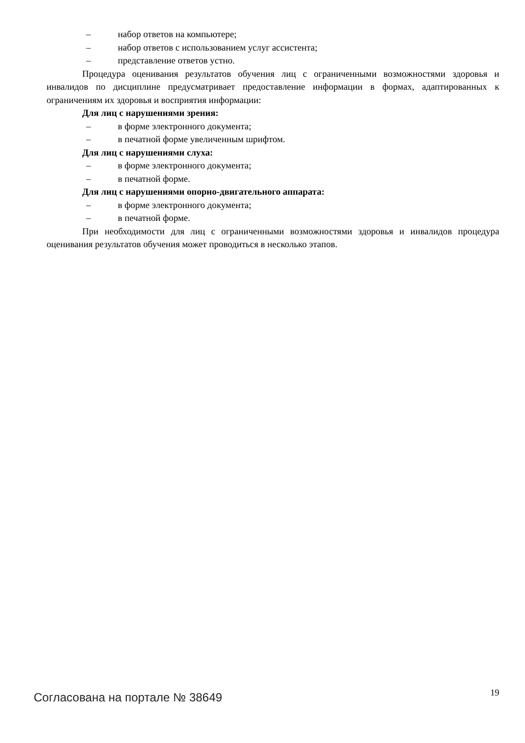– набор ответов на компьютере;
– набор ответов с использованием услуг ассистента;
– представление ответов устно.
Процедура оценивания результатов обучения лиц с ограниченными возможностями здоровья и инвалидов по дисциплине предусматривает предоставление информации в формах, адаптированных к ограничениям их здоровья и восприятия информации:
Для лиц с нарушениями зрения:
– в форме электронного документа;
– в печатной форме увеличенным шрифтом.
Для лиц с нарушениями слуха:
– в форме электронного документа;
– в печатной форме.
Для лиц с нарушениями опорно-двигательного аппарата:
– в форме электронного документа;
– в печатной форме.
При необходимости для лиц с ограниченными возможностями здоровья и инвалидов процедура оценивания результатов обучения может проводиться в несколько этапов.
Согласована на портале № 38649 19